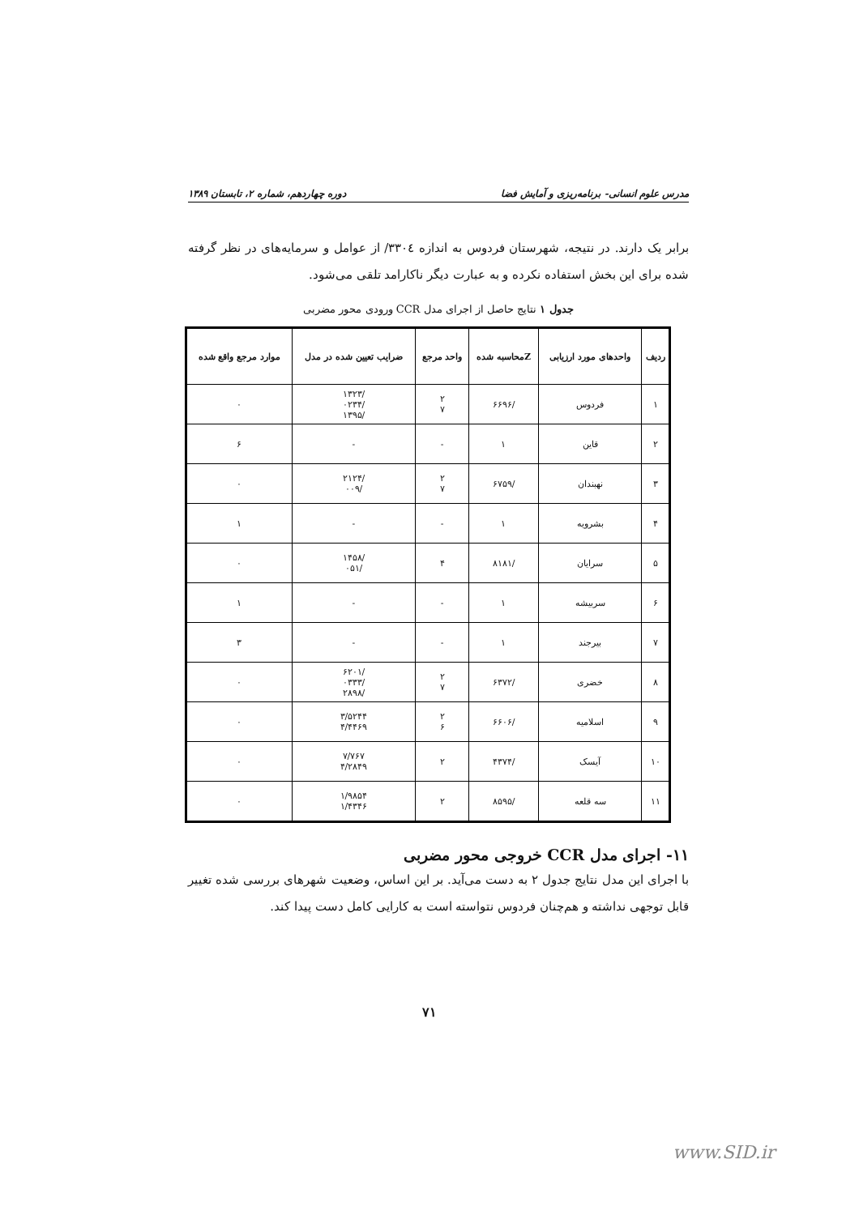مدرس علوم انسانی- برنامه‌ریزی و آمایش فضا دوره چهاردهم، شماره ۲، تابستان ۱۳۸۹
برابر یک دارند. در نتیجه، شهرستان فردوس به اندازه ٣٣٠٤/ از عوامل و سرمایه‌های در نظر گرفته شده برای این بخش استفاده نکرده و به عبارت دیگر ناکارامد تلقی می‌شود.
جدول ۱ نتایج حاصل از اجرای مدل CCR ورودی محور مضربی
| ردیف | واحدهای مورد ارزیابی | Zمحاسبه شده | واحد مرجع | ضرایب تعیین شده در مدل | موارد مرجع واقع شده |
| --- | --- | --- | --- | --- | --- |
| ۱ | فردوس | /۶۶۹۶ | ۲ ۷ | /۱۳۲۳ /۰۲۳۴ /۱۳۹۵ | ۰ |
| ۲ | قاین | ۱ | - | - | ۶ |
| ۳ | نهبندان | /۶۷۵۹ | ۲ ۷ | /۲۱۲۴ /۰۰۹ | ۰ |
| ۴ | بشرویه | ۱ | - | - | ۱ |
| ۵ | سرایان | /۸۱۸۱ | ۴ | /۱۴۵۸ /۰۵۱ | ۰ |
| ۶ | سربیشه | ۱ | - | - | ۱ |
| ۷ | بیرجند | ۱ | - | - | ۳ |
| ۸ | خضری | /۶۳۷۲ | ۲ ۷ | /۶۲۰۱ /۰۳۳۳ /۲۸۹۸ | ۰ |
| ۹ | اسلامیه | /۶۶۰۶ | ۲ ۶ | ۳/۵۲۴۴ ۴/۴۴۶۹ | ۰ |
| ۱۰ | آیسک | /۴۳۷۴ | ۲ | ۷/۷۶۷ ۴/۲۸۴۹ | ۰ |
| ۱۱ | سه قلعه | /۸۵۹۵ | ۲ | ۱/۹۸۵۴ ۱/۴۳۴۶ | ۰ |
۱۱- اجرای مدل CCR خروجی محور مضربی
با اجرای این مدل نتایج جدول ۲ به دست می‌آید. بر این اساس، وضعیت شهرهای بررسی شده تغییر قابل توجهی نداشته و هم‌چنان فردوس نتواسته است به کارایی کامل دست پیدا کند.
۷۱
www.SID.ir